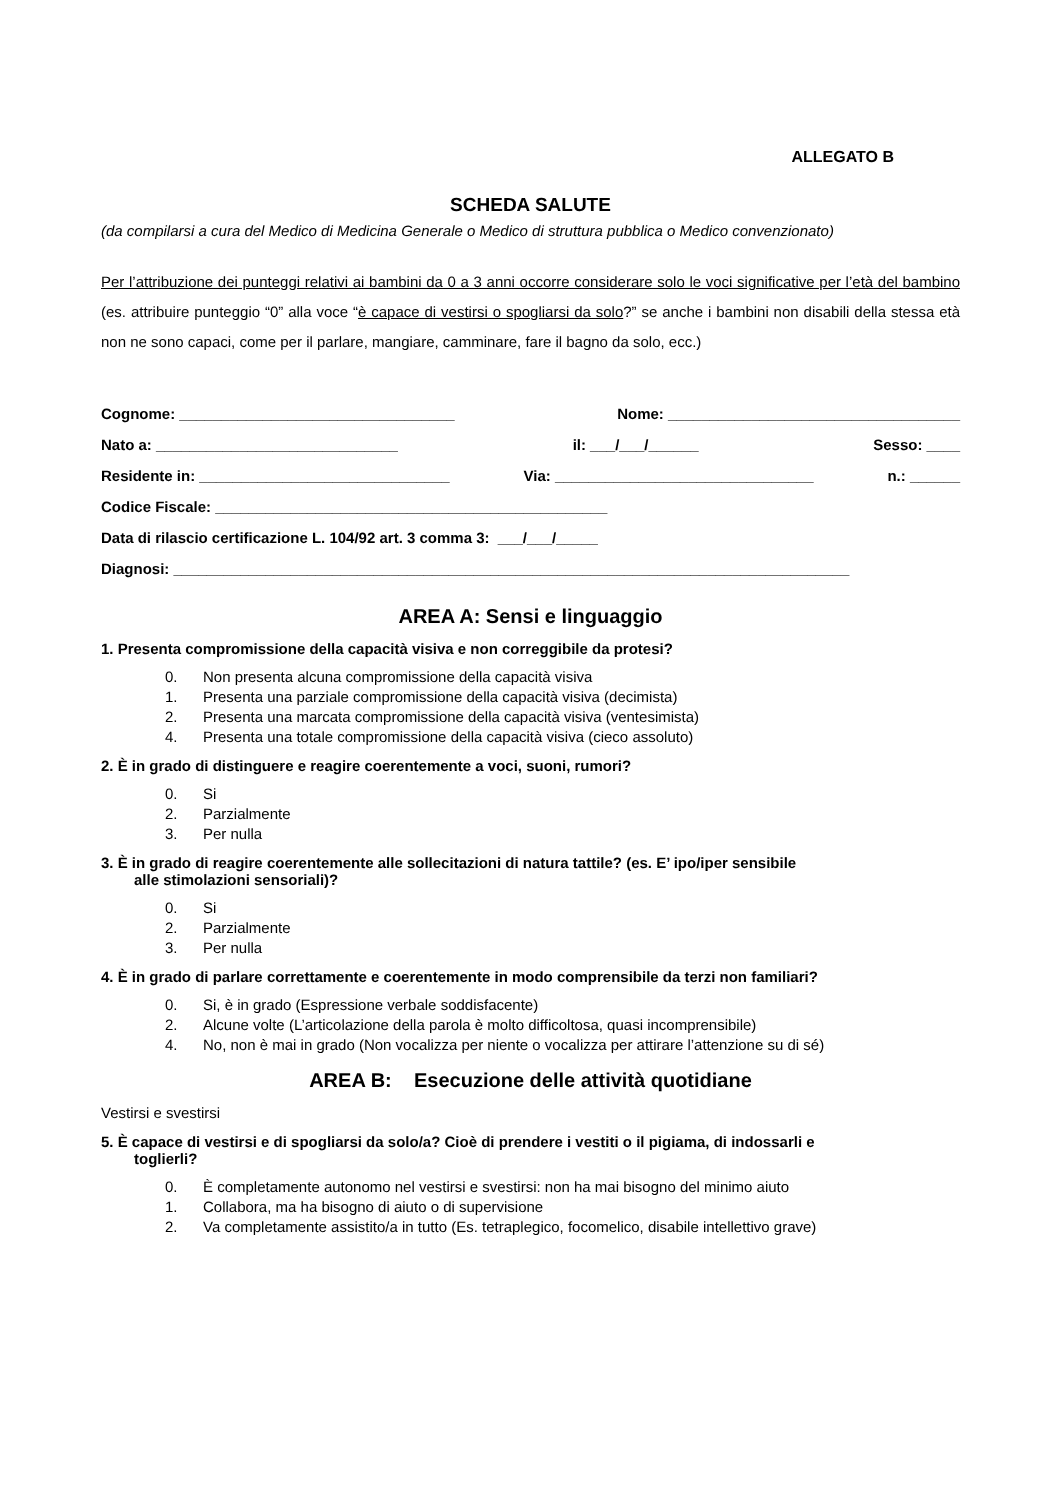ALLEGATO B
SCHEDA SALUTE
(da compilarsi a cura del Medico di Medicina Generale o Medico di struttura pubblica o Medico convenzionato)
Per l’attribuzione dei punteggi relativi ai bambini da 0 a 3 anni occorre considerare solo le voci significative per l’età del bambino (es. attribuire punteggio “0” alla voce “è capace di vestirsi o spogliarsi da solo?” se anche i bambini non disabili della stessa età non ne sono capaci, come per il parlare, mangiare, camminare, fare il bagno da solo, ecc.)
Cognome: _________________________________ Nome: ___________________________________
Nato a: _____________________________ il: ___/___/______ Sesso: ____
Residente in: ______________________________ Via: _______________________________ n.: ______
Codice Fiscale: _______________________________________________
Data di rilascio certificazione L. 104/92 art. 3 comma 3: ___/___/_____
Diagnosi: _________________________________________________________________________________
AREA A: Sensi e linguaggio
1. Presenta compromissione della capacità visiva e non correggibile da protesi?
0. Non presenta alcuna compromissione della capacità visiva
1. Presenta una parziale compromissione della capacità visiva (decimista)
2. Presenta una marcata compromissione della capacità visiva (ventesimista)
4. Presenta una totale compromissione della capacità visiva (cieco assoluto)
2. È in grado di distinguere e reagire coerentemente a voci, suoni, rumori?
0. Si
2. Parzialmente
3. Per nulla
3. È in grado di reagire coerentemente alle sollecitazioni di natura tattile? (es. E’ ipo/iper sensibile
alle stimolazioni sensoriali)?
0. Si
2. Parzialmente
3. Per nulla
4. È in grado di parlare correttamente e coerentemente in modo comprensibile da terzi non familiari?
0. Si, è in grado (Espressione verbale soddisfacente)
2. Alcune volte (L’articolazione della parola è molto difficoltosa, quasi incomprensibile)
4. No, non è mai in grado (Non vocalizza per niente o vocalizza per attirare l’attenzione su di sé)
AREA B: Esecuzione delle attività quotidiane
Vestirsi e svestirsi
5. È capace di vestirsi e di spogliarsi da solo/a? Cioè di prendere i vestiti o il pigiama, di indossarli e
toglierli?
0. È completamente autonomo nel vestirsi e svestirsi: non ha mai bisogno del minimo aiuto
1. Collabora, ma ha bisogno di aiuto o di supervisione
2. Va completamente assistito/a in tutto (Es. tetraplegico, focomelico, disabile intellettivo grave)